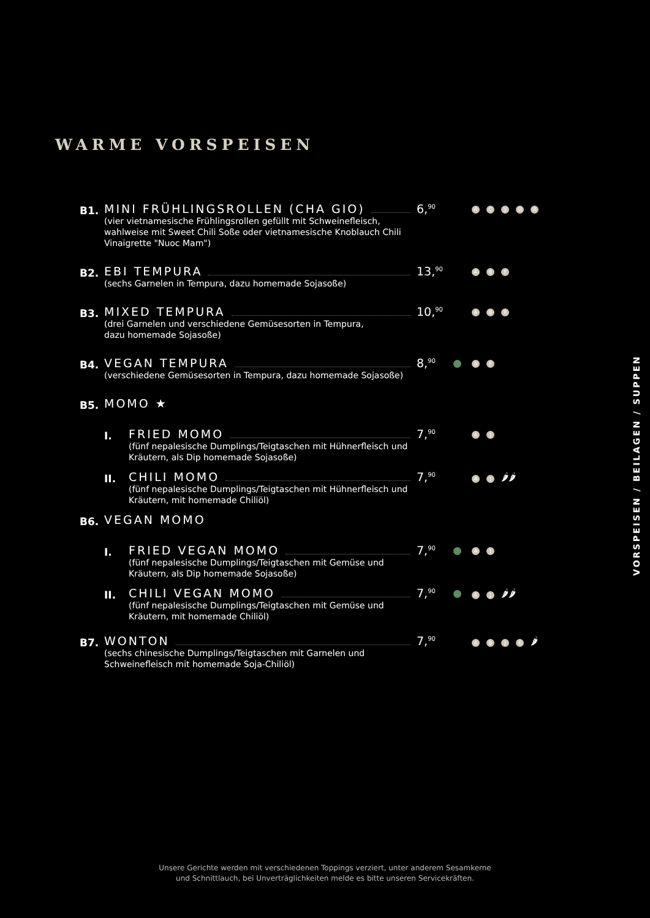WARME VORSPEISEN
B1.
MINI FRÜHLINGSROLLEN (CHA GIO)
(vier vietnamesische Frühlingsrollen gefüllt mit Schweinefleisch, wahlweise mit Sweet Chili Soße oder vietnamesische Knoblauch Chili Vinaigrette "Nuoc Mam")
6,<sup>90</sup>
A C J O R
B2.
EBI TEMPURA
(sechs Garnelen in Tempura, dazu homemade Sojasoße)
13,<sup>90</sup>
A B F
B3.
MIXED TEMPURA
(drei Garnelen und verschiedene Gemüsesorten in Tempura,
dazu homemade Sojasoße)
10,<sup>90</sup>
A B F
B4.
VEGAN TEMPURA
(verschiedene Gemüsesorten in Tempura, dazu homemade Sojasoße)
8,<sup>90</sup>
A F
B5.
MOMO ★
I.
FRIED MOMO
(fünf nepalesische Dumplings/Teigtaschen mit Hühnerfleisch und Kräutern, als Dip homemade Sojasoße)
7,<sup>90</sup>
A J
II.
CHILI MOMO
(fünf nepalesische Dumplings/Teigtaschen mit Hühnerfleisch und Kräutern, mit homemade Chiliöl)
7,<sup>90</sup>
A J 🌶🌶
B6.
VEGAN MOMO
I.
FRIED VEGAN MOMO
(fünf nepalesische Dumplings/Teigtaschen mit Gemüse und Kräutern, als Dip homemade Sojasoße)
7,<sup>90</sup>
A J
II.
CHILI VEGAN MOMO
(fünf nepalesische Dumplings/Teigtaschen mit Gemüse und Kräutern, mit homemade Chiliöl)
7,<sup>90</sup>
A J 🌶🌶
B7.
WONTON
(sechs chinesische Dumplings/Teigtaschen mit Garnelen und Schweinefleisch mit homemade Soja-Chiliöl)
7,<sup>90</sup>
A B J K 🌶
VORSPEISEN / BEILAGEN / SUPPEN
Unsere Gerichte werden mit verschiedenen Toppings verziert, unter anderem Sesamkerne
und Schnittlauch, bei Unverträglichkeiten melde es bitte unseren Servicekräften.